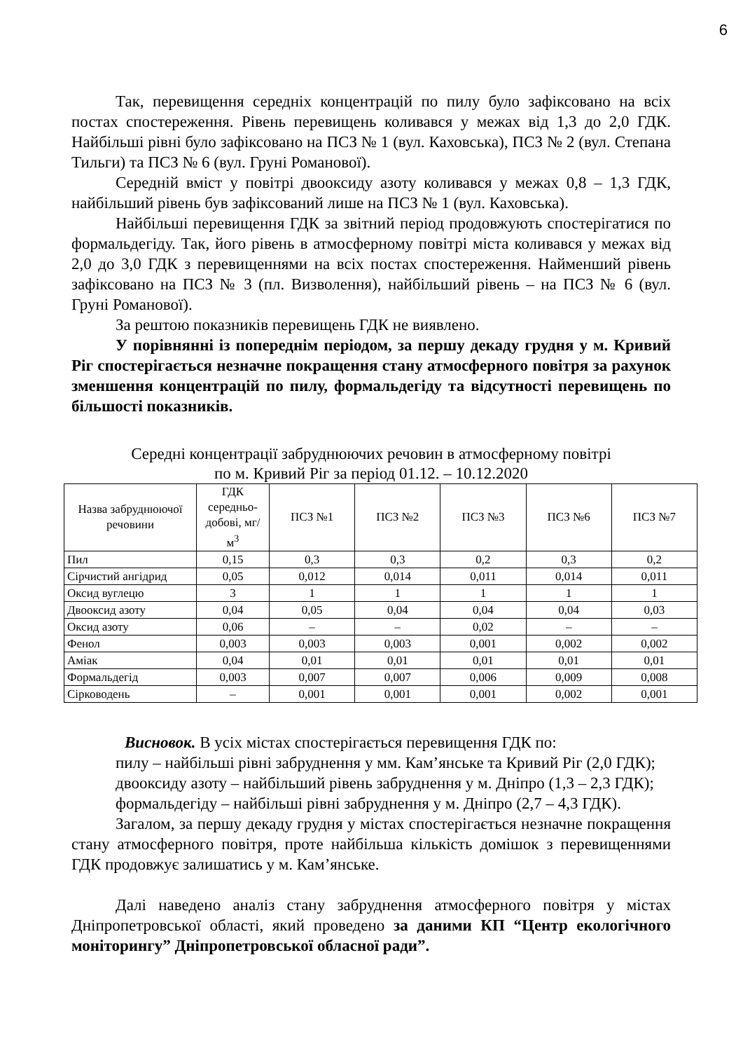6
Так, перевищення середніх концентрацій по пилу було зафіксовано на всіх постах спостереження. Рівень перевищень коливався у межах від 1,3 до 2,0 ГДК. Найбільші рівні було зафіксовано на ПСЗ № 1 (вул. Каховська), ПСЗ № 2 (вул. Степана Тильги) та ПСЗ № 6 (вул. Груні Романової).
Середній вміст у повітрі двооксиду азоту коливався у межах 0,8 – 1,3 ГДК, найбільший рівень був зафіксований лише на ПСЗ № 1 (вул. Каховська).
Найбільші перевищення ГДК за звітний період продовжують спостерігатися по формальдегіду. Так, його рівень в атмосферному повітрі міста коливався у межах від 2,0 до 3,0 ГДК з перевищеннями на всіх постах спостереження. Найменший рівень зафіксовано на ПСЗ № 3 (пл. Визволення), найбільший рівень – на ПСЗ № 6 (вул. Груні Романової).
За рештою показників перевищень ГДК не виявлено.
У порівнянні із попереднім періодом, за першу декаду грудня у м. Кривий Ріг спостерігається незначне покращення стану атмосферного повітря за рахунок зменшення концентрацій по пилу, формальдегіду та відсутності перевищень по більшості показників.
Середні концентрації забруднюючих речовин в атмосферному повітрі
по м. Кривий Ріг за період 01.12. – 10.12.2020
| Назва забруднюючої речовини | ГДК середньо-добові, мг/м<sup>3</sup> | ПСЗ №1 | ПСЗ №2 | ПСЗ №3 | ПСЗ №6 | ПСЗ №7 |
| --- | --- | --- | --- | --- | --- | --- |
| Пил | 0,15 | 0,3 | 0,3 | 0,2 | 0,3 | 0,2 |
| Сірчистий ангідрид | 0,05 | 0,012 | 0,014 | 0,011 | 0,014 | 0,011 |
| Оксид вуглецю | 3 | 1 | 1 | 1 | 1 | 1 |
| Двооксид азоту | 0,04 | 0,05 | 0,04 | 0,04 | 0,04 | 0,03 |
| Оксид азоту | 0,06 | – | – | 0,02 | – | – |
| Фенол | 0,003 | 0,003 | 0,003 | 0,001 | 0,002 | 0,002 |
| Аміак | 0,04 | 0,01 | 0,01 | 0,01 | 0,01 | 0,01 |
| Формальдегід | 0,003 | 0,007 | 0,007 | 0,006 | 0,009 | 0,008 |
| Сірководень | – | 0,001 | 0,001 | 0,001 | 0,002 | 0,001 |
Висновок. В усіх містах спостерігається перевищення ГДК по:
пилу – найбільші рівні забруднення у мм. Кам’янське та Кривий Ріг (2,0 ГДК);
двооксиду азоту – найбільший рівень забруднення у м. Дніпро (1,3 – 2,3 ГДК);
формальдегіду – найбільші рівні забруднення у м. Дніпро (2,7 – 4,3 ГДК).
Загалом, за першу декаду грудня у містах спостерігається незначне покращення стану атмосферного повітря, проте найбільша кількість домішок з перевищеннями ГДК продовжує залишатись у м. Кам’янське.
Далі наведено аналіз стану забруднення атмосферного повітря у містах Дніпропетровської області, який проведено за даними КП “Центр екологічного моніторингу” Дніпропетровської обласної ради”.